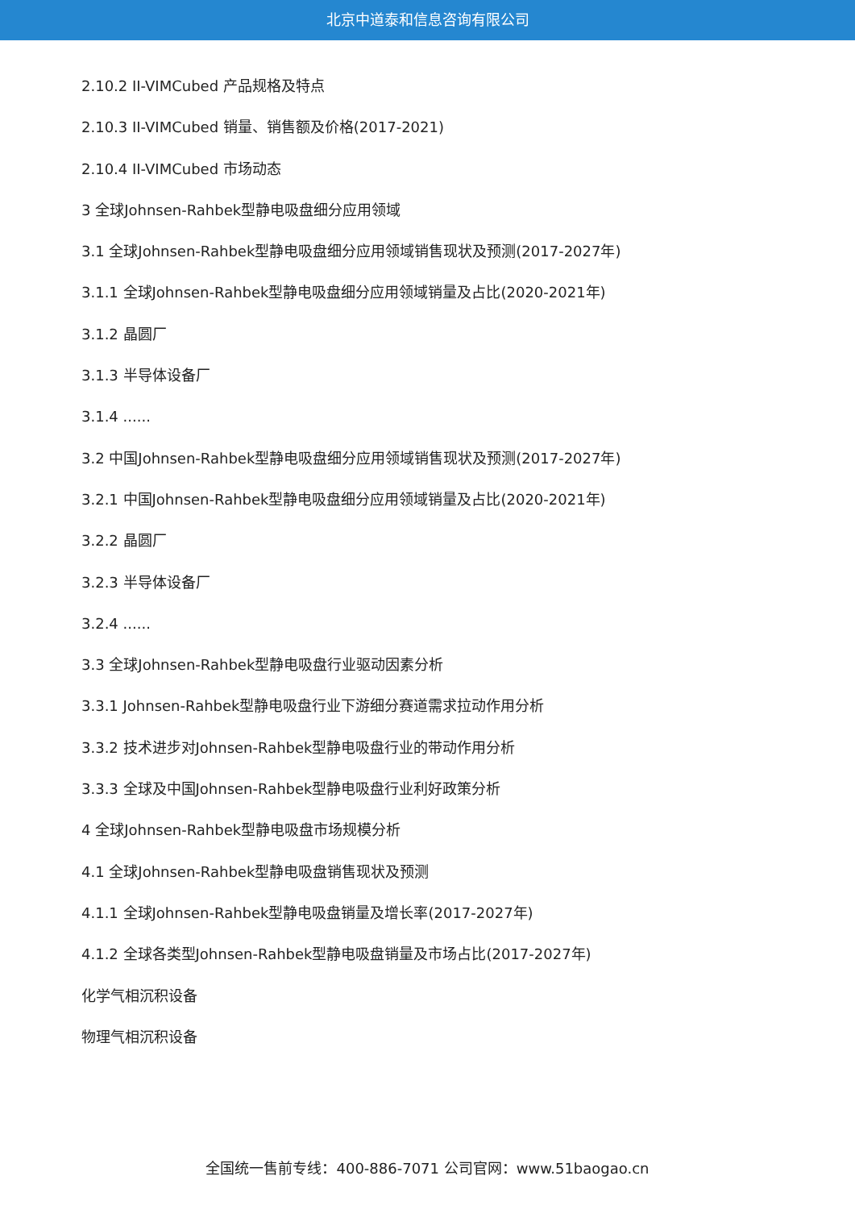北京中道泰和信息咨询有限公司
2.10.2 II-VIMCubed 产品规格及特点
2.10.3 II-VIMCubed 销量、销售额及价格(2017-2021)
2.10.4 II-VIMCubed 市场动态
3 全球Johnsen-Rahbek型静电吸盘细分应用领域
3.1 全球Johnsen-Rahbek型静电吸盘细分应用领域销售现状及预测(2017-2027年)
3.1.1 全球Johnsen-Rahbek型静电吸盘细分应用领域销量及占比(2020-2021年)
3.1.2 晶圆厂
3.1.3 半导体设备厂
3.1.4 ......
3.2 中国Johnsen-Rahbek型静电吸盘细分应用领域销售现状及预测(2017-2027年)
3.2.1 中国Johnsen-Rahbek型静电吸盘细分应用领域销量及占比(2020-2021年)
3.2.2 晶圆厂
3.2.3 半导体设备厂
3.2.4 ......
3.3 全球Johnsen-Rahbek型静电吸盘行业驱动因素分析
3.3.1 Johnsen-Rahbek型静电吸盘行业下游细分赛道需求拉动作用分析
3.3.2 技术进步对Johnsen-Rahbek型静电吸盘行业的带动作用分析
3.3.3 全球及中国Johnsen-Rahbek型静电吸盘行业利好政策分析
4 全球Johnsen-Rahbek型静电吸盘市场规模分析
4.1 全球Johnsen-Rahbek型静电吸盘销售现状及预测
4.1.1 全球Johnsen-Rahbek型静电吸盘销量及增长率(2017-2027年)
4.1.2 全球各类型Johnsen-Rahbek型静电吸盘销量及市场占比(2017-2027年)
化学气相沉积设备
物理气相沉积设备
全国统一售前专线：400-886-7071 公司官网：www.51baogao.cn